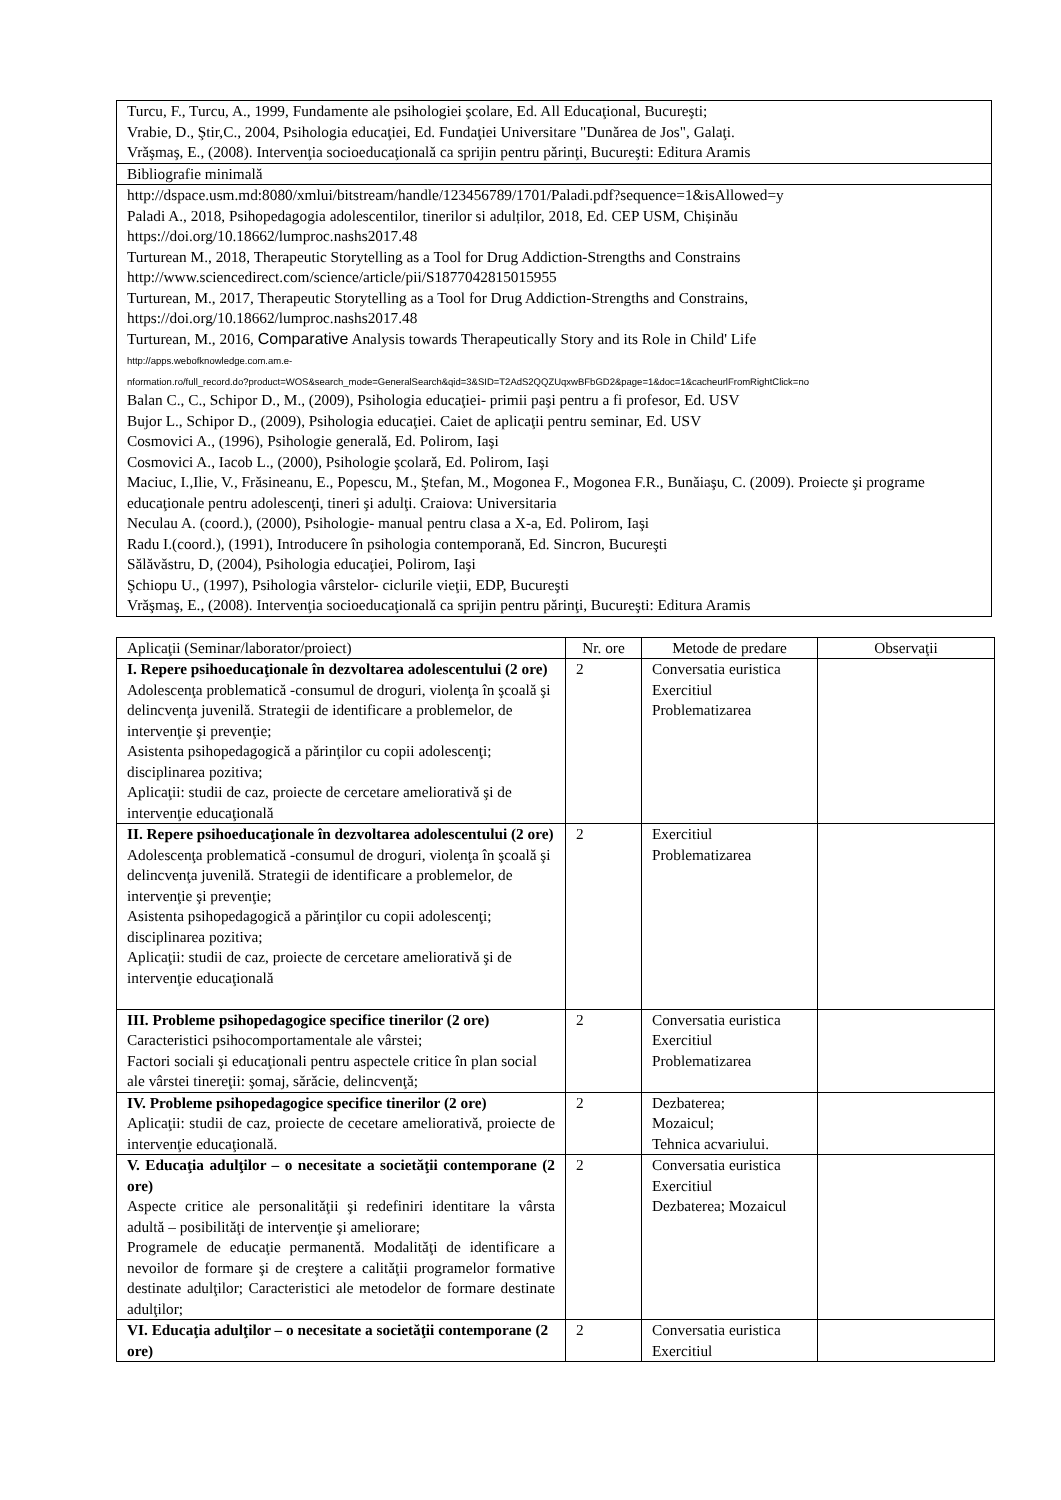| Turcu, F., Turcu, A., 1999, Fundamente ale psihologiei şcolare, Ed. All Educaţional, Bucureşti; Vrabie, D., Ştir,C., 2004, Psihologia educaţiei, Ed. Fundaţiei Universitare "Dunărea de Jos", Galaţi. Vrăşmaş, E., (2008). Intervenţia socioeducaţională ca sprijin pentru părinţi, Bucureşti: Editura Aramis |
| Bibliografie minimală |
| http://dspace.usm.md:8080/xmlui/bitstream/handle/123456789/1701/Paladi.pdf?sequence=1&isAllowed=y Paladi A., 2018, Psihopedagogia adolescentilor, tinerilor si adulților, 2018, Ed. CEP USM, Chișinău https://doi.org/10.18662/lumproc.nashs2017.48 Turturean M., 2018, Therapeutic Storytelling as a Tool for Drug Addiction-Strengths and Constrains http://www.sciencedirect.com/science/article/pii/S1877042815015955 Turturean, M., 2017, Therapeutic Storytelling as a Tool for Drug Addiction-Strengths and Constrains, https://doi.org/10.18662/lumproc.nashs2017.48 Turturean, M., 2016, Comparative Analysis towards Therapeutically Story and its Role in Child' Life http://apps.webofknowledge.com.am.e- nformation.ro/full_record.do?product=WOS&search_mode=GeneralSearch&qid=3&SID=T2AdS2QQZUqxwBFbGD2&page=1&doc=1&cacheurlFromRightClick=no Balan C., C., Schipor D., M., (2009), Psihologia educaţiei- primii paşi pentru a fi profesor, Ed. USV Bujor L., Schipor D., (2009), Psihologia educaţiei. Caiet de aplicaţii pentru seminar, Ed. USV Cosmovici A., (1996), Psihologie generală, Ed. Polirom, Iaşi Cosmovici A., Iacob L., (2000), Psihologie şcolară, Ed. Polirom, Iaşi Maciuc, I.,Ilie, V., Frăsineanu, E., Popescu, M., Ştefan, M., Mogonea F., Mogonea F.R., Bunăiaşu, C. (2009). Proiecte şi programe educaţionale pentru adolescenţi, tineri şi adulţi. Craiova: Universitaria Neculau A. (coord.), (2000), Psihologie- manual pentru clasa a X-a, Ed. Polirom, Iaşi Radu I.(coord.), (1991), Introducere în psihologia contemporană, Ed. Sincron, Bucureşti Sălăvăstru, D, (2004), Psihologia educaţiei, Polirom, Iaşi Şchiopu U., (1997), Psihologia vârstelor- ciclurile vieţii, EDP, Bucureşti Vrăşmaş, E., (2008). Intervenţia socioeducaţională ca sprijin pentru părinţi, Bucureşti: Editura Aramis |
| Aplicaţii (Seminar/laborator/proiect) | Nr. ore | Metode de predare | Observaţii |
| --- | --- | --- | --- |
| I. Repere psihoeducaţionale în dezvoltarea adolescentului (2 ore) Adolescenţa problematică -consumul de droguri, violenţa în şcoală şi delincvenţa juvenilă. Strategii de identificare a problemelor, de intervenţie şi prevenţie; Asistenta psihopedagogică a părinţilor cu copii adolescenţi; disciplinarea pozitiva; Aplicaţii: studii de caz, proiecte de cercetare ameliorativă şi de intervenţie educaţională | 2 | Conversatia euristica Exercitiul Problematizarea | |
| II. Repere psihoeducaţionale în dezvoltarea adolescentului (2 ore) Adolescenţa problematică -consumul de droguri, violenţa în şcoală şi delincvenţa juvenilă. Strategii de identificare a problemelor, de intervenţie şi prevenţie; Asistenta psihopedagogică a părinţilor cu copii adolescenţi; disciplinarea pozitiva; Aplicaţii: studii de caz, proiecte de cercetare ameliorativă şi de intervenţie educaţională | 2 | Exercitiul Problematizarea | |
| III. Probleme psihopedagogice specifice tinerilor (2 ore) Caracteristici psihocomportamentale ale vârstei; Factori sociali şi educaţionali pentru aspectele critice în plan social ale vârstei tinereţii: şomaj, sărăcie, delincvenţă; | 2 | Conversatia euristica Exercitiul Problematizarea | |
| IV. Probleme psihopedagogice specifice tinerilor (2 ore) Aplicaţii: studii de caz, proiecte de cecetare ameliorativă, proiecte de intervenţie educaţională. | 2 | Dezbaterea; Mozaicul; Tehnica acvariului. | |
| V. Educaţia adulţilor – o necesitate a societăţii contemporane (2 ore) Aspecte critice ale personalităţii şi redefiniri identitare la vârsta adultă – posibilităţi de intervenţie şi ameliorare; Programele de educaţie permanentă. Modalităţi de identificare a nevoilor de formare şi de creştere a calităţii programelor formative destinate adulţilor; Caracteristici ale metodelor de formare destinate adulţilor; | 2 | Conversatia euristica Exercitiul Dezbaterea; Mozaicul | |
| VI. Educaţia adulţilor – o necesitate a societăţii contemporane (2 ore) | 2 | Conversatia euristica Exercitiul | |